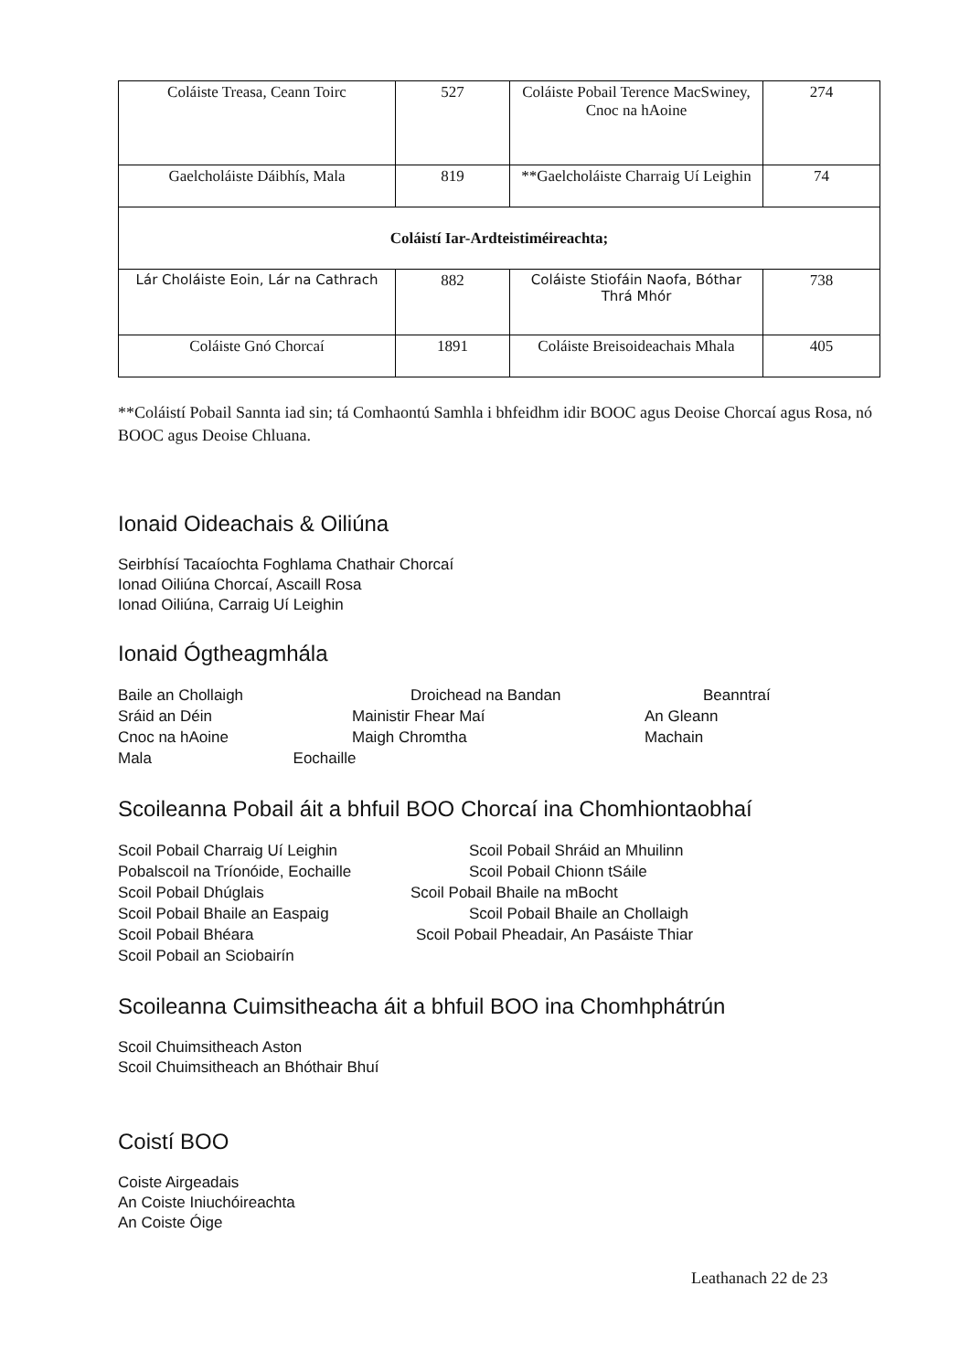| Coláiste Treasa, Ceann Toirc | 527 | Coláiste Pobail Terence MacSwiney, Cnoc na hAoine | 274 |
| Gaelcholáiste Dáibhís, Mala | 819 | **Gaelcholáiste Charraig Uí Leighin | 74 |
| Coláistí Iar-Ardteistiméireachta; | | | |
| Lár Choláiste Eoin, Lár na Cathrach | 882 | Coláiste Stiofáin Naofa, Bóthar Thrá Mhór | 738 |
| Coláiste Gnó Chorcaí | 1891 | Coláiste Breisoideachais Mhala | 405 |
**Coláistí Pobail Sannta iad sin; tá Comhaontú Samhla i bhfeidhm idir BOOC agus Deoise Chorcaí agus Rosa, nó BOOC agus Deoise Chluana.
Ionaid Oideachais & Oiliúna
Seirbhísí Tacaíochta Foghlama Chathair Chorcaí
Ionad Oiliúna Chorcaí, Ascaill Rosa
Ionad Oiliúna, Carraig Uí Leighin
Ionaid Ógtheagmhála
Baile an Chollaigh Droichead na Bandan Beanntraí Sráid an Déin Mainistir Fhear Maí An Gleann Cnoc na hAoine Maigh Chromtha Machain
Mala Eochaille
Scoileanna Pobail áit a bhfuil BOO Chorcaí ina Chomhiontaobhaí
Scoil Pobail Charraig Uí Leighin Scoil Pobail Shráid an Mhuilinn Pobalscoil na Tríonóide, Eochaille Scoil Pobail Chionn tSáile Scoil Pobail Dhúglais Scoil Pobail Bhaile na mBocht Scoil Pobail Bhaile an Easpaig Scoil Pobail Bhaile an Chollaigh Scoil Pobail Bhéara Scoil Pobail Pheadair, An Pasáiste Thiar Scoil Pobail an Sciobairín
Scoileanna Cuimsitheacha áit a bhfuil BOO ina Chomhphátrún
Scoil Chuimsitheach Aston
Scoil Chuimsitheach an Bhóthair Bhuí
Coistí BOO
Coiste Airgeadais
An Coiste Iniuchóireachta
An Coiste Óige
Leathanach 22 de 23